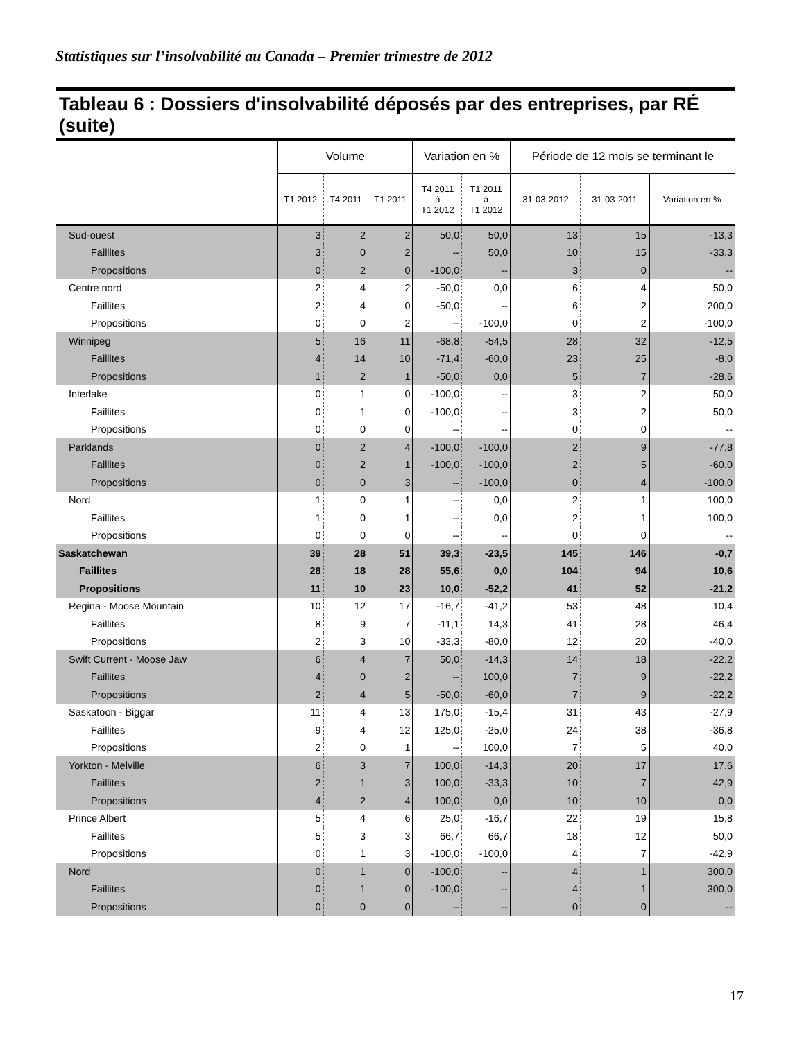Statistiques sur l’insolvabilité au Canada – Premier trimestre de 2012
Tableau 6 : Dossiers d'insolvabilité déposés par des entreprises, par RÉ (suite)
| | Volume | | | Variation en % | | Période de 12 mois se terminant le | | |
| --- | --- | --- | --- | --- | --- | --- | --- | --- |
| | T1 2012 | T4 2011 | T1 2011 | T4 2011 à T1 2012 | T1 2011 à T1 2012 | 31-03-2012 | 31-03-2011 | Variation en % |
| Sud-ouest | 3 | 2 | 2 | 50,0 | 50,0 | 13 | 15 | -13,3 |
| Faillites | 3 | 0 | 2 | -- | 50,0 | 10 | 15 | -33,3 |
| Propositions | 0 | 2 | 0 | -100,0 | -- | 3 | 0 | -- |
| Centre nord | 2 | 4 | 2 | -50,0 | 0,0 | 6 | 4 | 50,0 |
| Faillites | 2 | 4 | 0 | -50,0 | -- | 6 | 2 | 200,0 |
| Propositions | 0 | 0 | 2 | -- | -100,0 | 0 | 2 | -100,0 |
| Winnipeg | 5 | 16 | 11 | -68,8 | -54,5 | 28 | 32 | -12,5 |
| Faillites | 4 | 14 | 10 | -71,4 | -60,0 | 23 | 25 | -8,0 |
| Propositions | 1 | 2 | 1 | -50,0 | 0,0 | 5 | 7 | -28,6 |
| Interlake | 0 | 1 | 0 | -100,0 | -- | 3 | 2 | 50,0 |
| Faillites | 0 | 1 | 0 | -100,0 | -- | 3 | 2 | 50,0 |
| Propositions | 0 | 0 | 0 | -- | -- | 0 | 0 | -- |
| Parklands | 0 | 2 | 4 | -100,0 | -100,0 | 2 | 9 | -77,8 |
| Faillites | 0 | 2 | 1 | -100,0 | -100,0 | 2 | 5 | -60,0 |
| Propositions | 0 | 0 | 3 | -- | -100,0 | 0 | 4 | -100,0 |
| Nord | 1 | 0 | 1 | -- | 0,0 | 2 | 1 | 100,0 |
| Faillites | 1 | 0 | 1 | -- | 0,0 | 2 | 1 | 100,0 |
| Propositions | 0 | 0 | 0 | -- | -- | 0 | 0 | -- |
| Saskatchewan | 39 | 28 | 51 | 39,3 | -23,5 | 145 | 146 | -0,7 |
| Faillites | 28 | 18 | 28 | 55,6 | 0,0 | 104 | 94 | 10,6 |
| Propositions | 11 | 10 | 23 | 10,0 | -52,2 | 41 | 52 | -21,2 |
| Regina - Moose Mountain | 10 | 12 | 17 | -16,7 | -41,2 | 53 | 48 | 10,4 |
| Faillites | 8 | 9 | 7 | -11,1 | 14,3 | 41 | 28 | 46,4 |
| Propositions | 2 | 3 | 10 | -33,3 | -80,0 | 12 | 20 | -40,0 |
| Swift Current - Moose Jaw | 6 | 4 | 7 | 50,0 | -14,3 | 14 | 18 | -22,2 |
| Faillites | 4 | 0 | 2 | -- | 100,0 | 7 | 9 | -22,2 |
| Propositions | 2 | 4 | 5 | -50,0 | -60,0 | 7 | 9 | -22,2 |
| Saskatoon - Biggar | 11 | 4 | 13 | 175,0 | -15,4 | 31 | 43 | -27,9 |
| Faillites | 9 | 4 | 12 | 125,0 | -25,0 | 24 | 38 | -36,8 |
| Propositions | 2 | 0 | 1 | -- | 100,0 | 7 | 5 | 40,0 |
| Yorkton - Melville | 6 | 3 | 7 | 100,0 | -14,3 | 20 | 17 | 17,6 |
| Faillites | 2 | 1 | 3 | 100,0 | -33,3 | 10 | 7 | 42,9 |
| Propositions | 4 | 2 | 4 | 100,0 | 0,0 | 10 | 10 | 0,0 |
| Prince Albert | 5 | 4 | 6 | 25,0 | -16,7 | 22 | 19 | 15,8 |
| Faillites | 5 | 3 | 3 | 66,7 | 66,7 | 18 | 12 | 50,0 |
| Propositions | 0 | 1 | 3 | -100,0 | -100,0 | 4 | 7 | -42,9 |
| Nord | 0 | 1 | 0 | -100,0 | -- | 4 | 1 | 300,0 |
| Faillites | 0 | 1 | 0 | -100,0 | -- | 4 | 1 | 300,0 |
| Propositions | 0 | 0 | 0 | -- | -- | 0 | 0 | -- |
17